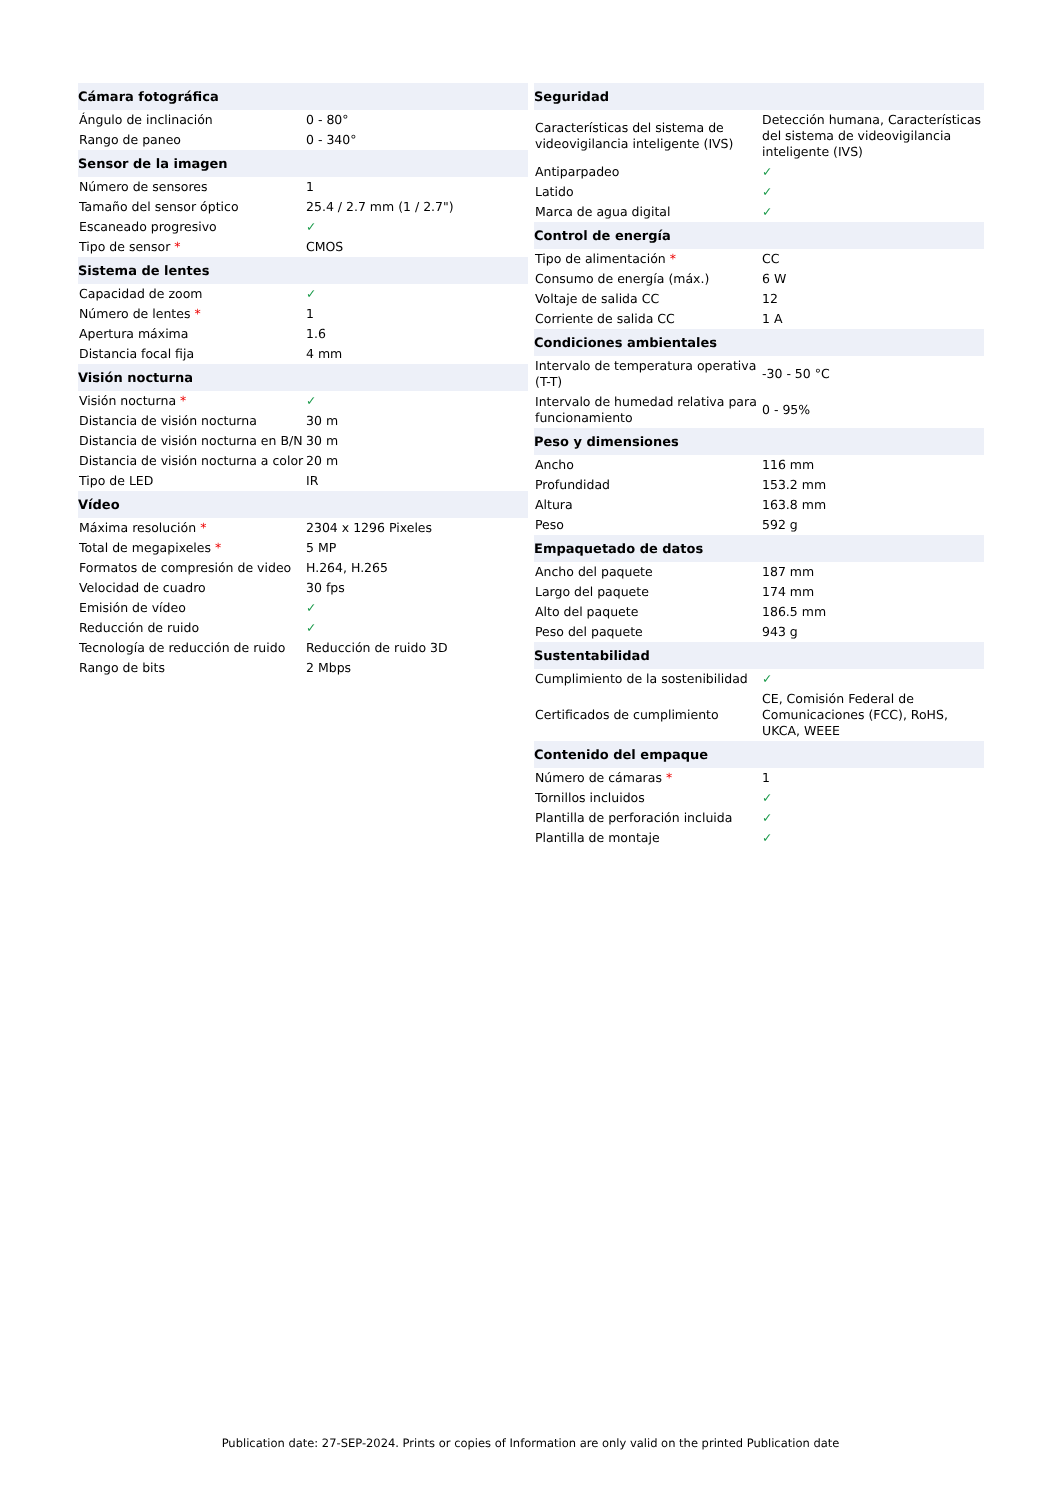| Cámara fotográfica | |
| --- | --- |
| Ángulo de inclinación | 0 - 80° |
| Rango de paneo | 0 - 340° |
| Sensor de la imagen | |
| Número de sensores | 1 |
| Tamaño del sensor óptico | 25.4 / 2.7 mm (1 / 2.7") |
| Escaneado progresivo | ✓ |
| Tipo de sensor * | CMOS |
| Sistema de lentes | |
| Capacidad de zoom | ✓ |
| Número de lentes * | 1 |
| Apertura máxima | 1.6 |
| Distancia focal fija | 4 mm |
| Visión nocturna | |
| Visión nocturna * | ✓ |
| Distancia de visión nocturna | 30 m |
| Distancia de visión nocturna en B/N | 30 m |
| Distancia de visión nocturna a color | 20 m |
| Tipo de LED | IR |
| Vídeo | |
| Máxima resolución * | 2304 x 1296 Pixeles |
| Total de megapixeles * | 5 MP |
| Formatos de compresión de video | H.264, H.265 |
| Velocidad de cuadro | 30 fps |
| Emisión de vídeo | ✓ |
| Reducción de ruido | ✓ |
| Tecnología de reducción de ruido | Reducción de ruido 3D |
| Rango de bits | 2 Mbps |
| Seguridad | |
| --- | --- |
| Características del sistema de videovigilancia inteligente (IVS) | Detección humana, Características del sistema de videovigilancia inteligente (IVS) |
| Antiparpadeo | ✓ |
| Latido | ✓ |
| Marca de agua digital | ✓ |
| Control de energía | |
| Tipo de alimentación * | CC |
| Consumo de energía (máx.) | 6 W |
| Voltaje de salida CC | 12 |
| Corriente de salida CC | 1 A |
| Condiciones ambientales | |
| Intervalo de temperatura operativa (T-T) | -30 - 50 °C |
| Intervalo de humedad relativa para funcionamiento | 0 - 95% |
| Peso y dimensiones | |
| Ancho | 116 mm |
| Profundidad | 153.2 mm |
| Altura | 163.8 mm |
| Peso | 592 g |
| Empaquetado de datos | |
| Ancho del paquete | 187 mm |
| Largo del paquete | 174 mm |
| Alto del paquete | 186.5 mm |
| Peso del paquete | 943 g |
| Sustentabilidad | |
| Cumplimiento de la sostenibilidad | ✓ |
| Certificados de cumplimiento | CE, Comisión Federal de Comunicaciones (FCC), RoHS, UKCA, WEEE |
| Contenido del empaque | |
| Número de cámaras * | 1 |
| Tornillos incluidos | ✓ |
| Plantilla de perforación incluida | ✓ |
| Plantilla de montaje | ✓ |
Publication date: 27-SEP-2024. Prints or copies of Information are only valid on the printed Publication date